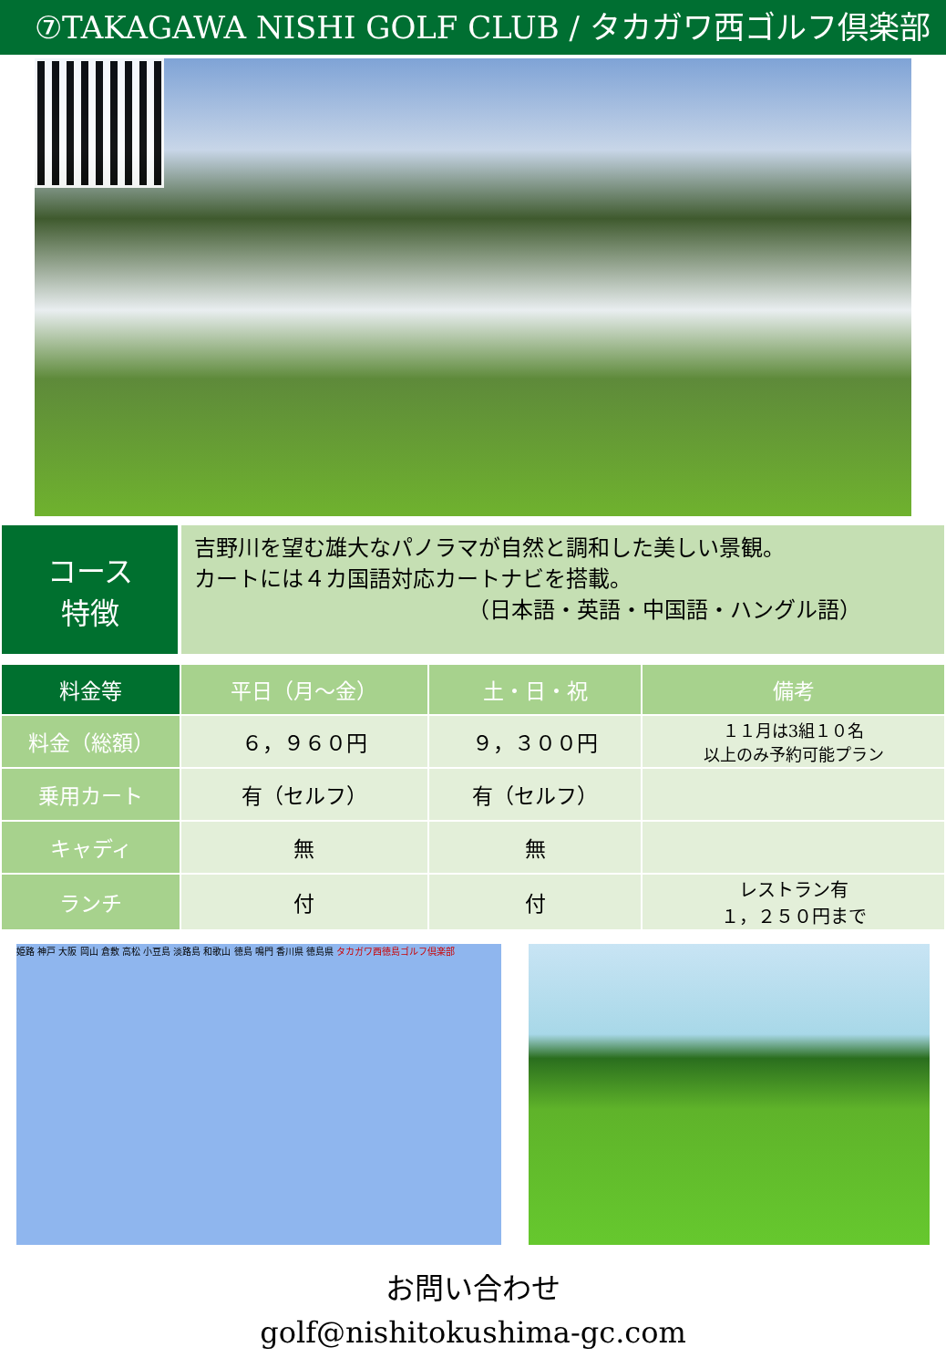⑦TAKAGAWA NISHI GOLF CLUB / タカガワ西ゴルフ倶楽部
コース
特徴
吉野川を望む雄大なパノラマが自然と調和した美しい景観。
カートには４カ国語対応カートナビを搭載。
（日本語・英語・中国語・ハングル語）
| 料金等 | 平日（月～金） | 土・日・祝 | 備考 |
| --- | --- | --- | --- |
| 料金（総額） | ６，９６０円 | ９，３００円 | １１月は3組１０名 以上のみ予約可能プラン |
| 乗用カート | 有（セルフ） | 有（セルフ） | |
| キャディ | 無 | 無 | |
| ランチ | 付 | 付 | レストラン有 １，２５０円まで |
姫路 神戸 大阪 岡山 倉敷 高松 小豆島 淡路島 和歌山 徳島 鳴門 香川県 徳島県 タカガワ西徳島ゴルフ倶楽部
お問い合わせ
golf@nishitokushima-gc.com